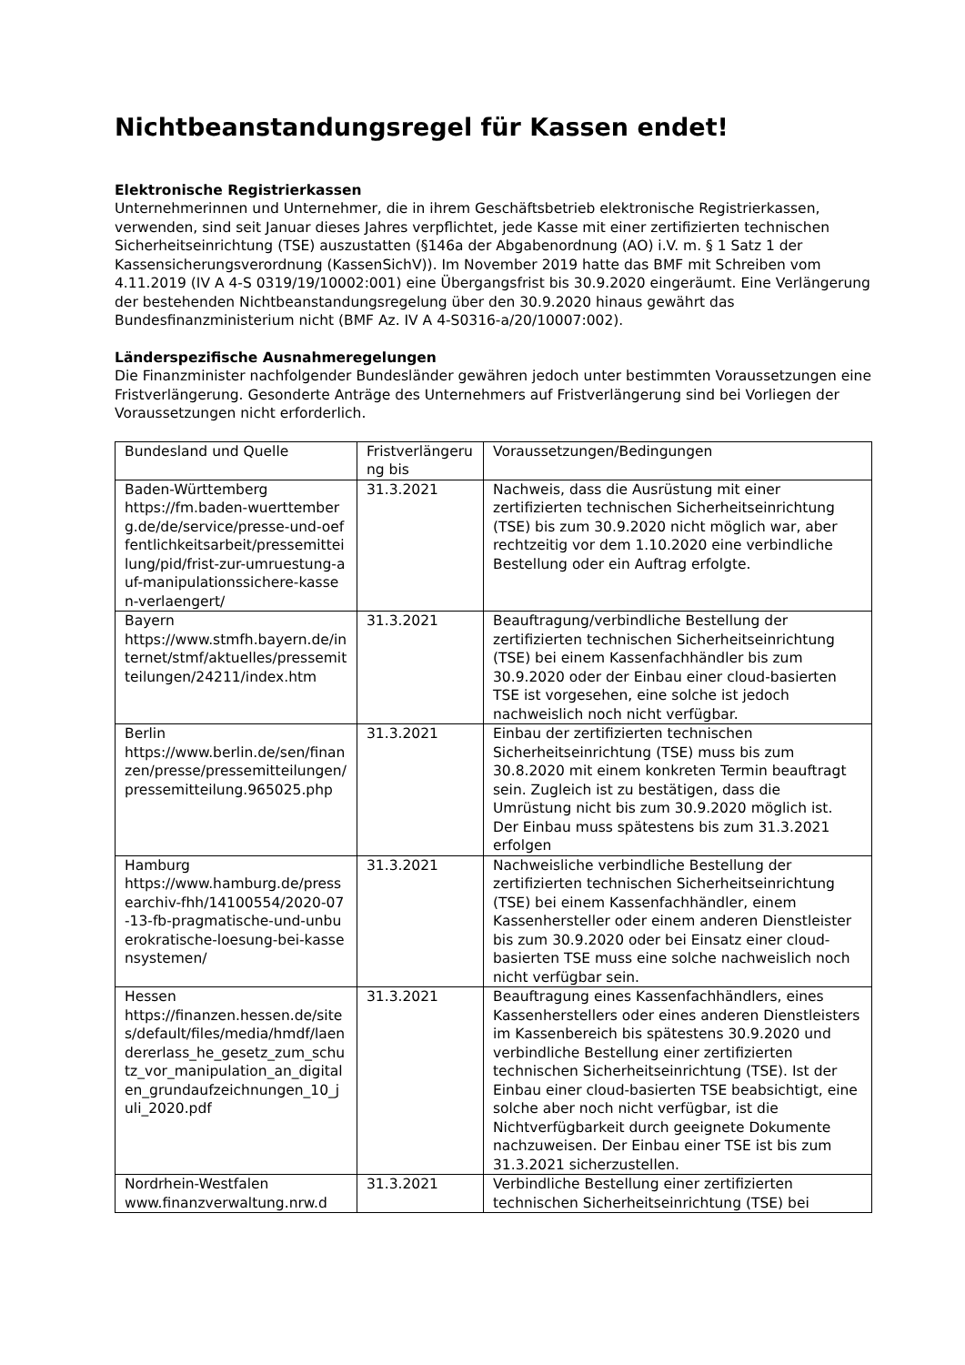Nichtbeanstandungsregel für Kassen endet!
Elektronische Registrierkassen
Unternehmerinnen und Unternehmer, die in ihrem Geschäftsbetrieb elektronische Registrierkassen, verwenden, sind seit Januar dieses Jahres verpflichtet, jede Kasse mit einer zertifizierten technischen Sicherheitseinrichtung (TSE) auszustatten (§146a der Abgabenordnung (AO) i.V. m. § 1 Satz 1 der Kassensicherungsverordnung (KassenSichV)). Im November 2019 hatte das BMF mit Schreiben vom 4.11.2019 (IV A 4-S 0319/19/10002:001) eine Übergangsfrist bis 30.9.2020 eingeräumt. Eine Verlängerung der bestehenden Nichtbeanstandungsregelung über den 30.9.2020 hinaus gewährt das Bundesfinanzministerium nicht (BMF Az. IV A 4-S0316-a/20/10007:002).
Länderspezifische Ausnahmeregelungen
Die Finanzminister nachfolgender Bundesländer gewähren jedoch unter bestimmten Voraussetzungen eine Fristverlängerung. Gesonderte Anträge des Unternehmers auf Fristverlängerung sind bei Vorliegen der Voraussetzungen nicht erforderlich.
| Bundesland und Quelle | Fristverlängerung bis | Voraussetzungen/Bedingungen |
| Baden-Württemberg https://fm.baden-wuerttemberg.de/de/service/presse-und-oeffentlichkeitsarbeit/pressemitteilung/pid/frist-zur-umruestung-auf-manipulationssichere-kassen-verlaengert/ | 31.3.2021 | Nachweis, dass die Ausrüstung mit einer zertifizierten technischen Sicherheitseinrichtung (TSE) bis zum 30.9.2020 nicht möglich war, aber rechtzeitig vor dem 1.10.2020 eine verbindliche Bestellung oder ein Auftrag erfolgte. |
| Bayern https://www.stmfh.bayern.de/internet/stmf/aktuelles/pressemitteilungen/24211/index.htm | 31.3.2021 | Beauftragung/verbindliche Bestellung der zertifizierten technischen Sicherheitseinrichtung (TSE) bei einem Kassenfachhändler bis zum 30.9.2020 oder der Einbau einer cloud-basierten TSE ist vorgesehen, eine solche ist jedoch nachweislich noch nicht verfügbar. |
| Berlin https://www.berlin.de/sen/finanzen/presse/pressemitteilungen/pressemitteilung.965025.php | 31.3.2021 | Einbau der zertifizierten technischen Sicherheitseinrichtung (TSE) muss bis zum 30.8.2020 mit einem konkreten Termin beauftragt sein. Zugleich ist zu bestätigen, dass die Umrüstung nicht bis zum 30.9.2020 möglich ist. Der Einbau muss spätestens bis zum 31.3.2021 erfolgen |
| Hamburg https://www.hamburg.de/pressearchiv-fhh/14100554/2020-07-13-fb-pragmatische-und-unbuerokratische-loesung-bei-kassensystemen/ | 31.3.2021 | Nachweisliche verbindliche Bestellung der zertifizierten technischen Sicherheitseinrichtung (TSE) bei einem Kassenfachhändler, einem Kassenhersteller oder einem anderen Dienstleister bis zum 30.9.2020 oder bei Einsatz einer cloud-basierten TSE muss eine solche nachweislich noch nicht verfügbar sein. |
| Hessen https://finanzen.hessen.de/sites/default/files/media/hmdf/laendererlass_he_gesetz_zum_schutz_vor_manipulation_an_digitalen_grundaufzeichnungen_10_juli_2020.pdf | 31.3.2021 | Beauftragung eines Kassenfachhändlers, eines Kassenherstellers oder eines anderen Dienstleisters im Kassenbereich bis spätestens 30.9.2020 und verbindliche Bestellung einer zertifizierten technischen Sicherheitseinrichtung (TSE). Ist der Einbau einer cloud-basierten TSE beabsichtigt, eine solche aber noch nicht verfügbar, ist die Nichtverfügbarkeit durch geeignete Dokumente nachzuweisen. Der Einbau einer TSE ist bis zum 31.3.2021 sicherzustellen. |
| Nordrhein-Westfalen www.finanzverwaltung.nrw.d | 31.3.2021 | Verbindliche Bestellung einer zertifizierten technischen Sicherheitseinrichtung (TSE) bei |